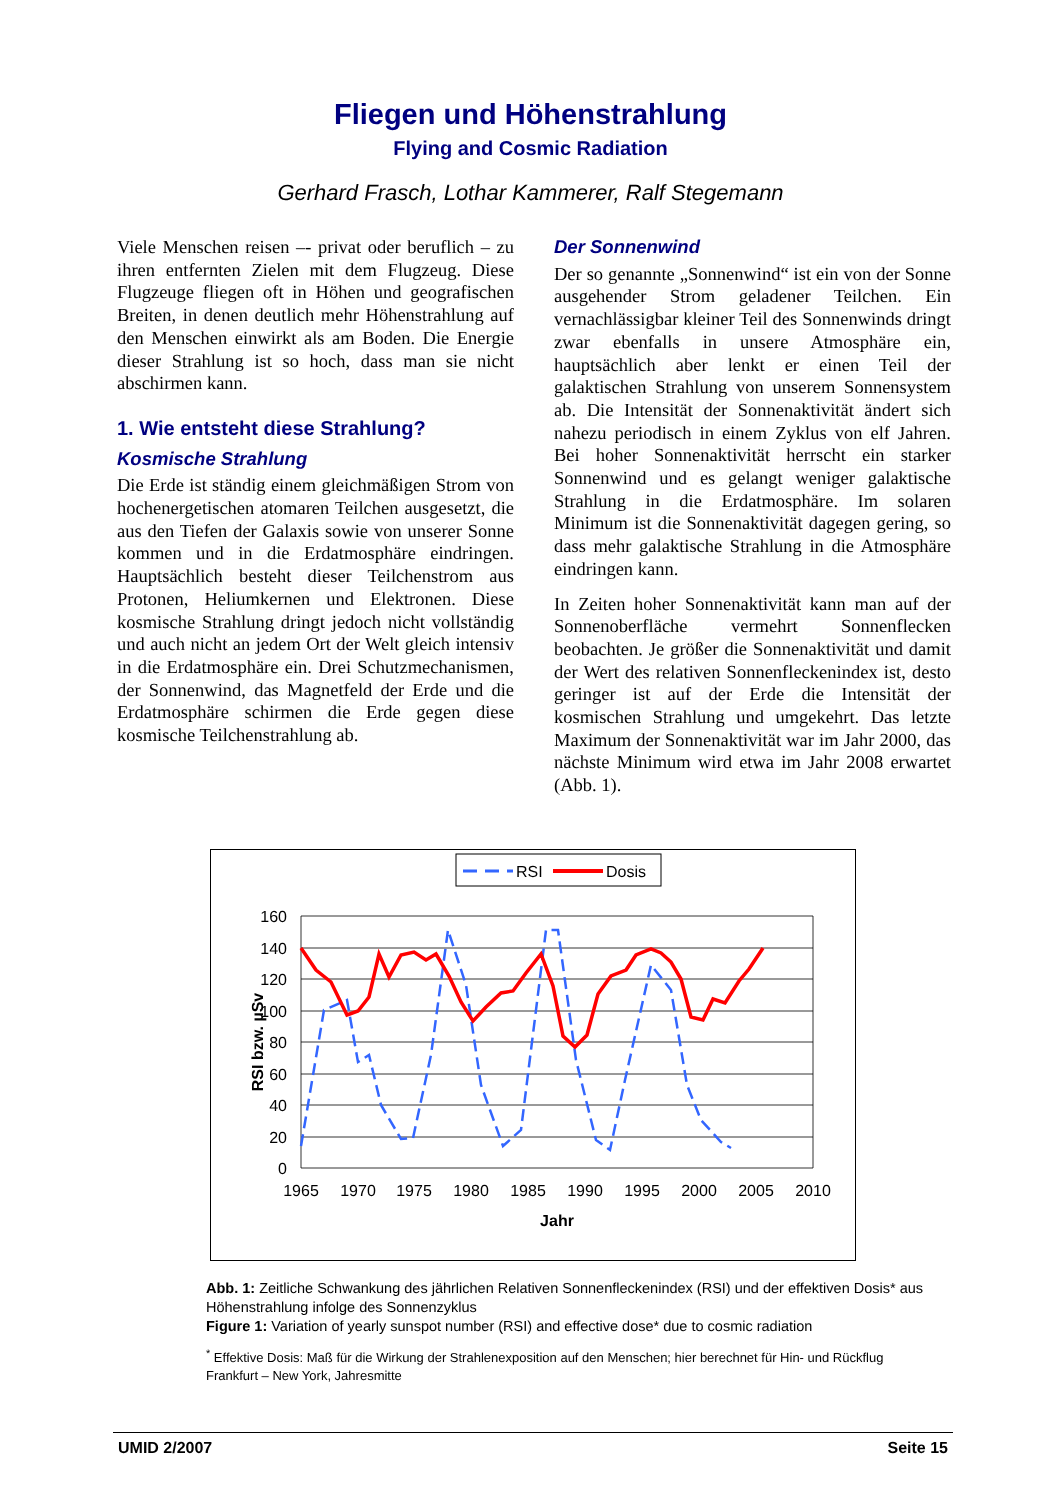Fliegen und Höhenstrahlung
Flying and Cosmic Radiation
Gerhard Frasch, Lothar Kammerer, Ralf Stegemann
Viele Menschen reisen –- privat oder beruflich – zu ihren entfernten Zielen mit dem Flugzeug. Diese Flugzeuge fliegen oft in Höhen und geografischen Breiten, in denen deutlich mehr Höhenstrahlung auf den Menschen einwirkt als am Boden. Die Energie dieser Strahlung ist so hoch, dass man sie nicht abschirmen kann.
1. Wie entsteht diese Strahlung?
Kosmische Strahlung
Die Erde ist ständig einem gleichmäßigen Strom von hochenergetischen atomaren Teilchen ausgesetzt, die aus den Tiefen der Galaxis sowie von unserer Sonne kommen und in die Erdatmosphäre eindringen. Hauptsächlich besteht dieser Teilchenstrom aus Protonen, Heliumkernen und Elektronen. Diese kosmische Strahlung dringt jedoch nicht vollständig und auch nicht an jedem Ort der Welt gleich intensiv in die Erdatmosphäre ein. Drei Schutzmechanismen, der Sonnenwind, das Magnetfeld der Erde und die Erdatmosphäre schirmen die Erde gegen diese kosmische Teilchenstrahlung ab.
Der Sonnenwind
Der so genannte „Sonnenwind“ ist ein von der Sonne ausgehender Strom geladener Teilchen. Ein vernachlässigbar kleiner Teil des Sonnenwinds dringt zwar ebenfalls in unsere Atmosphäre ein, hauptsächlich aber lenkt er einen Teil der galaktischen Strahlung von unserem Sonnensystem ab. Die Intensität der Sonnenaktivität ändert sich nahezu periodisch in einem Zyklus von elf Jahren. Bei hoher Sonnenaktivität herrscht ein starker Sonnenwind und es gelangt weniger galaktische Strahlung in die Erdatmosphäre. Im solaren Minimum ist die Sonnenaktivität dagegen gering, so dass mehr galaktische Strahlung in die Atmosphäre eindringen kann.
In Zeiten hoher Sonnenaktivität kann man auf der Sonnenoberfläche vermehrt Sonnenflecken beobachten. Je größer die Sonnenaktivität und damit der Wert des relativen Sonnenfleckenindex ist, desto geringer ist auf der Erde die Intensität der kosmischen Strahlung und umgekehrt. Das letzte Maximum der Sonnenaktivität war im Jahr 2000, das nächste Minimum wird etwa im Jahr 2008 erwartet (Abb. 1).
RSI
Dosis
160
140
120
100
80
60
40
20
0
1965
1970
1975
1980
1985
1990
1995
2000
2005
2010
Jahr
RSI bzw. µSv
Abb. 1: Zeitliche Schwankung des jährlichen Relativen Sonnenfleckenindex (RSI) und der effektiven Dosis* aus Höhenstrahlung infolge des Sonnenzyklus
Figure 1: Variation of yearly sunspot number (RSI) and effective dose* due to cosmic radiation
<sup>*</sup> Effektive Dosis: Maß für die Wirkung der Strahlenexposition auf den Menschen; hier berechnet für Hin- und Rückflug Frankfurt – New York, Jahresmitte
UMID 2/2007 Seite 15